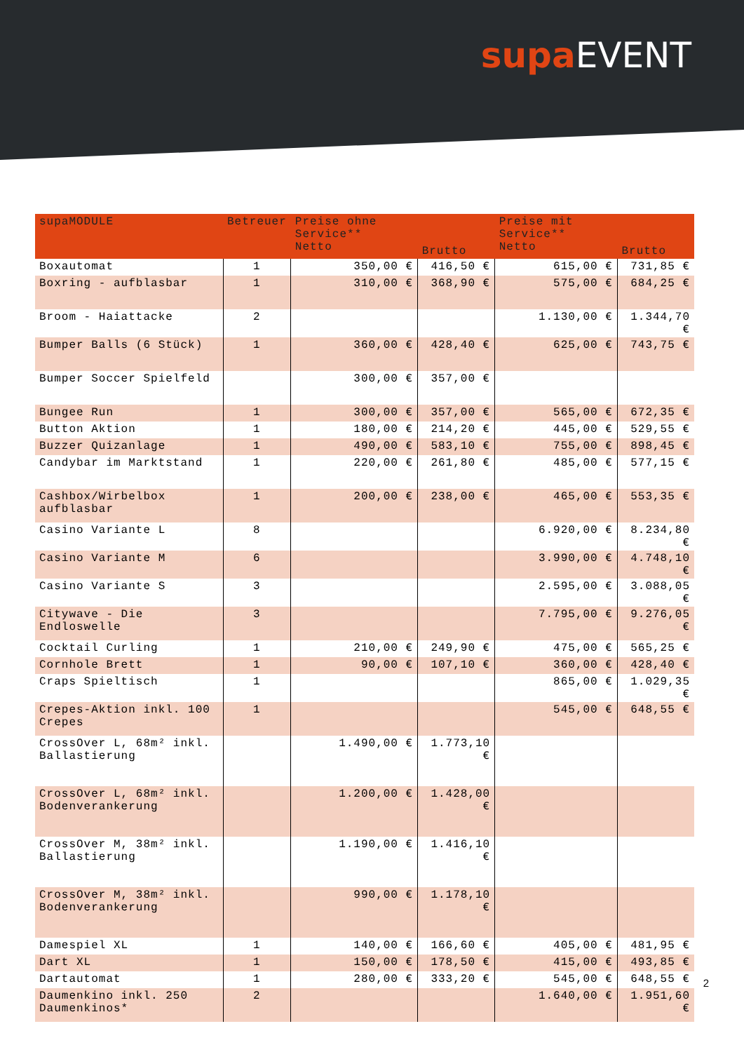supa EVENT
| supaMODULE | Betreuer | Preise ohne Service** Netto | Brutto | Preise mit Service** Netto | Brutto |
| --- | --- | --- | --- | --- | --- |
| Boxautomat | 1 | 350,00 € | 416,50 € | 615,00 € | 731,85 € |
| Boxring - aufblasbar | 1 | 310,00 € | 368,90 € | 575,00 € | 684,25 € |
| Broom - Haiattacke | 2 | | | 1.130,00 € | 1.344,70 € |
| Bumper Balls (6 Stück) | 1 | 360,00 € | 428,40 € | 625,00 € | 743,75 € |
| Bumper Soccer Spielfeld | | 300,00 € | 357,00 € | | |
| Bungee Run | 1 | 300,00 € | 357,00 € | 565,00 € | 672,35 € |
| Button Aktion | 1 | 180,00 € | 214,20 € | 445,00 € | 529,55 € |
| Buzzer Quizanlage | 1 | 490,00 € | 583,10 € | 755,00 € | 898,45 € |
| Candybar im Marktstand | 1 | 220,00 € | 261,80 € | 485,00 € | 577,15 € |
| Cashbox/Wirbelbox aufblasbar | 1 | 200,00 € | 238,00 € | 465,00 € | 553,35 € |
| Casino Variante L | 8 | | | 6.920,00 € | 8.234,80 € |
| Casino Variante M | 6 | | | 3.990,00 € | 4.748,10 € |
| Casino Variante S | 3 | | | 2.595,00 € | 3.088,05 € |
| Citywave - Die Endloswelle | 3 | | | 7.795,00 € | 9.276,05 € |
| Cocktail Curling | 1 | 210,00 € | 249,90 € | 475,00 € | 565,25 € |
| Cornhole Brett | 1 | 90,00 € | 107,10 € | 360,00 € | 428,40 € |
| Craps Spieltisch | 1 | | | 865,00 € | 1.029,35 € |
| Crepes-Aktion inkl. 100 Crepes | 1 | | | 545,00 € | 648,55 € |
| CrossOver L, 68m² inkl. Ballastierung | | 1.490,00 € | 1.773,10 € | | |
| CrossOver L, 68m² inkl. Bodenverankerung | | 1.200,00 € | 1.428,00 € | | |
| CrossOver M, 38m² inkl. Ballastierung | | 1.190,00 € | 1.416,10 € | | |
| CrossOver M, 38m² inkl. Bodenverankerung | | 990,00 € | 1.178,10 € | | |
| Damespiel XL | 1 | 140,00 € | 166,60 € | 405,00 € | 481,95 € |
| Dart XL | 1 | 150,00 € | 178,50 € | 415,00 € | 493,85 € |
| Dartautomat | 1 | 280,00 € | 333,20 € | 545,00 € | 648,55 € |
| Daumenkino inkl. 250 Daumenkinos* | 2 | | | 1.640,00 € | 1.951,60 € |
2